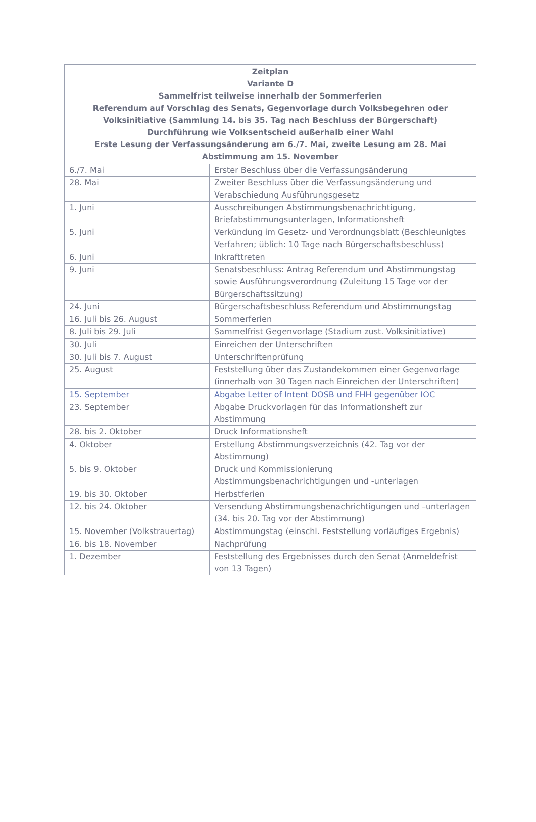| Zeitplan Variante D Sammelfrist teilweise innerhalb der Sommerferien Referendum auf Vorschlag des Senats, Gegenvorlage durch Volksbegehren oder Volksinitiative (Sammlung 14. bis 35. Tag nach Beschluss der Bürgerschaft) Durchführung wie Volksentscheid außerhalb einer Wahl Erste Lesung der Verfassungsänderung am 6./7. Mai, zweite Lesung am 28. Mai Abstimmung am 15. November | |
| --- | --- |
| 6./7. Mai | Erster Beschluss über die Verfassungsänderung |
| 28. Mai | Zweiter Beschluss über die Verfassungsänderung und Verabschiedung Ausführungsgesetz |
| 1. Juni | Ausschreibungen Abstimmungsbenachrichtigung, Briefabstimmungsunterlagen, Informationsheft |
| 5. Juni | Verkündung im Gesetz- und Verordnungsblatt (Beschleunigtes Verfahren; üblich: 10 Tage nach Bürgerschaftsbeschluss) |
| 6. Juni | Inkrafttreten |
| 9. Juni | Senatsbeschluss: Antrag Referendum und Abstimmungstag sowie Ausführungsverordnung (Zuleitung 15 Tage vor der Bürgerschaftssitzung) |
| 24. Juni | Bürgerschaftsbeschluss Referendum und Abstimmungstag |
| 16. Juli bis 26. August | Sommerferien |
| 8. Juli bis 29. Juli | Sammelfrist Gegenvorlage (Stadium zust. Volksinitiative) |
| 30. Juli | Einreichen der Unterschriften |
| 30. Juli bis 7. August | Unterschriftenprüfung |
| 25. August | Feststellung über das Zustandekommen einer Gegenvorlage (innerhalb von 30 Tagen nach Einreichen der Unterschriften) |
| 15. September | Abgabe Letter of Intent DOSB und FHH gegenüber IOC |
| 23. September | Abgabe Druckvorlagen für das Informationsheft zur Abstimmung |
| 28. bis 2. Oktober | Druck Informationsheft |
| 4. Oktober | Erstellung Abstimmungsverzeichnis (42. Tag vor der Abstimmung) |
| 5. bis 9. Oktober | Druck und Kommissionierung Abstimmungsbenachrichtigungen und -unterlagen |
| 19. bis 30. Oktober | Herbstferien |
| 12. bis 24. Oktober | Versendung Abstimmungsbenachrichtigungen und –unterlagen (34. bis 20. Tag vor der Abstimmung) |
| 15. November (Volkstrauertag) | Abstimmungstag (einschl. Feststellung vorläufiges Ergebnis) |
| 16. bis 18. November | Nachprüfung |
| 1. Dezember | Feststellung des Ergebnisses durch den Senat (Anmeldefrist von 13 Tagen) |